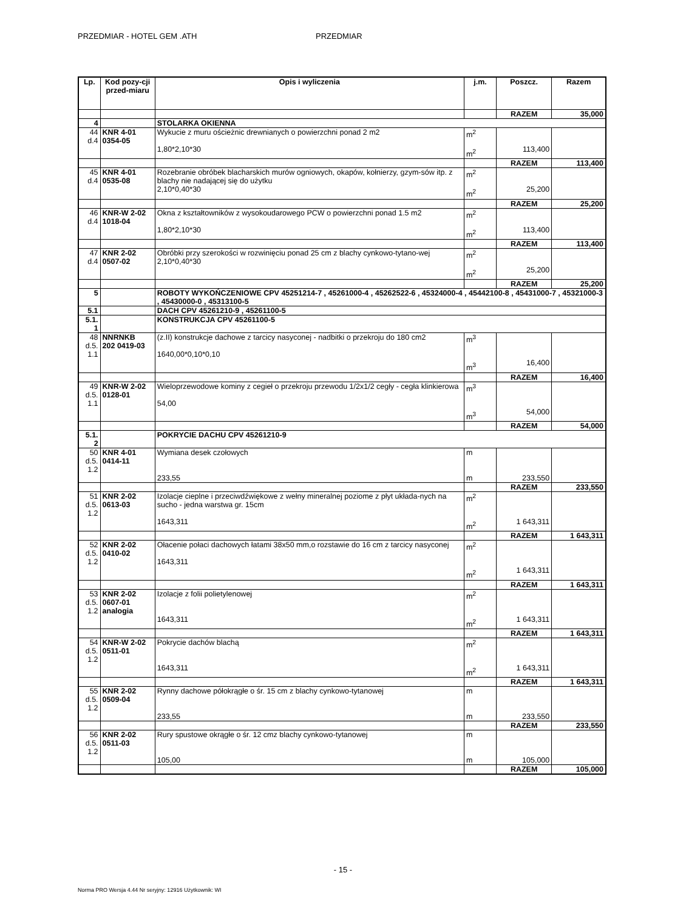PRZEDMIAR - HOTEL GEM .ATH PRZEDMIAR
| Lp. | Kod pozy-cji przed-miaru | Opis i wyliczenia | j.m. | Poszcz. | Razem |
| --- | --- | --- | --- | --- | --- |
| | | | | RAZEM | 35,000 |
| 4 | | STOLARKA OKIENNA | | | |
| 44 d.4 | KNR 4-01 0354-05 | Wykucie z muru ościeżnic drewnianych o powierzchni ponad 2 m2 1,80*2,10*30 | m<sup>2</sup> m<sup>2</sup> | 113,400 | |
| | | | | RAZEM | 113,400 |
| 45 d.4 | KNR 4-01 0535-08 | Rozebranie obróbek blacharskich murów ogniowych, okapów, kołnierzy, gzym-sów itp. z blachy nie nadającej się do użytku 2,10*0,40*30 | m<sup>2</sup> m<sup>2</sup> | 25,200 | |
| | | | | RAZEM | 25,200 |
| 46 d.4 | KNR-W 2-02 1018-04 | Okna z kształtowników z wysokoudarowego PCW o powierzchni ponad 1.5 m2 1,80*2,10*30 | m<sup>2</sup> m<sup>2</sup> | 113,400 | |
| | | | | RAZEM | 113,400 |
| 47 d.4 | KNR 2-02 0507-02 | Obróbki przy szerokości w rozwinięciu ponad 25 cm z blachy cynkowo-tytano-wej 2,10*0,40*30 | m<sup>2</sup> m<sup>2</sup> | 25,200 | |
| | | | | RAZEM | 25,200 |
| 5 | | ROBOTY WYKOŃCZENIOWE CPV 45251214-7 , 45261000-4 , 45262522-6 , 45324000-4 , 45442100-8 , 45431000-7 , 45321000-3 , 45430000-0 , 45313100-5 | | | |
| 5.1 | | DACH CPV 45261210-9 , 45261100-5 | | | |
| 5.1. 1 | | KONSTRUKCJA CPV 45261100-5 | | | |
| 48 d.5. 1.1 | NNRNKB 202 0419-03 | (z.II) konstrukcje dachowe z tarcicy nasyconej - nadbitki o przekroju do 180 cm2 1640,00*0,10*0,10 | m<sup>3</sup> m<sup>3</sup> | 16,400 | |
| | | | | RAZEM | 16,400 |
| 49 d.5. 1.1 | KNR-W 2-02 0128-01 | Wieloprzewodowe kominy z cegieł o przekroju przewodu 1/2x1/2 cegły - cegła klinkierowa 54,00 | m<sup>3</sup> m<sup>3</sup> | 54,000 | |
| | | | | RAZEM | 54,000 |
| 5.1. 2 | | POKRYCIE DACHU CPV 45261210-9 | | | |
| 50 d.5. 1.2 | KNR 4-01 0414-11 | Wymiana desek czołowych 233,55 | m m | 233,550 | |
| | | | | RAZEM | 233,550 |
| 51 d.5. 1.2 | KNR 2-02 0613-03 | Izolacje cieplne i przeciwdźwiękowe z wełny mineralnej poziome z płyt układa-nych na sucho - jedna warstwa gr. 15cm 1643,311 | m<sup>2</sup> m<sup>2</sup> | 1 643,311 | |
| | | | | RAZEM | 1 643,311 |
| 52 d.5. 1.2 | KNR 2-02 0410-02 | Ołacenie połaci dachowych łatami 38x50 mm,o rozstawie do 16 cm z tarcicy nasyconej 1643,311 | m<sup>2</sup> m<sup>2</sup> | 1 643,311 | |
| | | | | RAZEM | 1 643,311 |
| 53 d.5. 1.2 | KNR 2-02 0607-01 analogia | Izolacje z folii polietylenowej 1643,311 | m<sup>2</sup> m<sup>2</sup> | 1 643,311 | |
| | | | | RAZEM | 1 643,311 |
| 54 d.5. 1.2 | KNR-W 2-02 0511-01 | Pokrycie dachów blachą 1643,311 | m<sup>2</sup> m<sup>2</sup> | 1 643,311 | |
| | | | | RAZEM | 1 643,311 |
| 55 d.5. 1.2 | KNR 2-02 0509-04 | Rynny dachowe półokrągłe o śr. 15 cm z blachy cynkowo-tytanowej 233,55 | m m | 233,550 | |
| | | | | RAZEM | 233,550 |
| 56 d.5. 1.2 | KNR 2-02 0511-03 | Rury spustowe okrągłe o śr. 12 cmz blachy cynkowo-tytanowej 105,00 | m m | 105,000 | |
| | | | | RAZEM | 105,000 |
- 15 -
Norma PRO Wersja 4.44 Nr seryjny: 12916 Użytkownik: WI